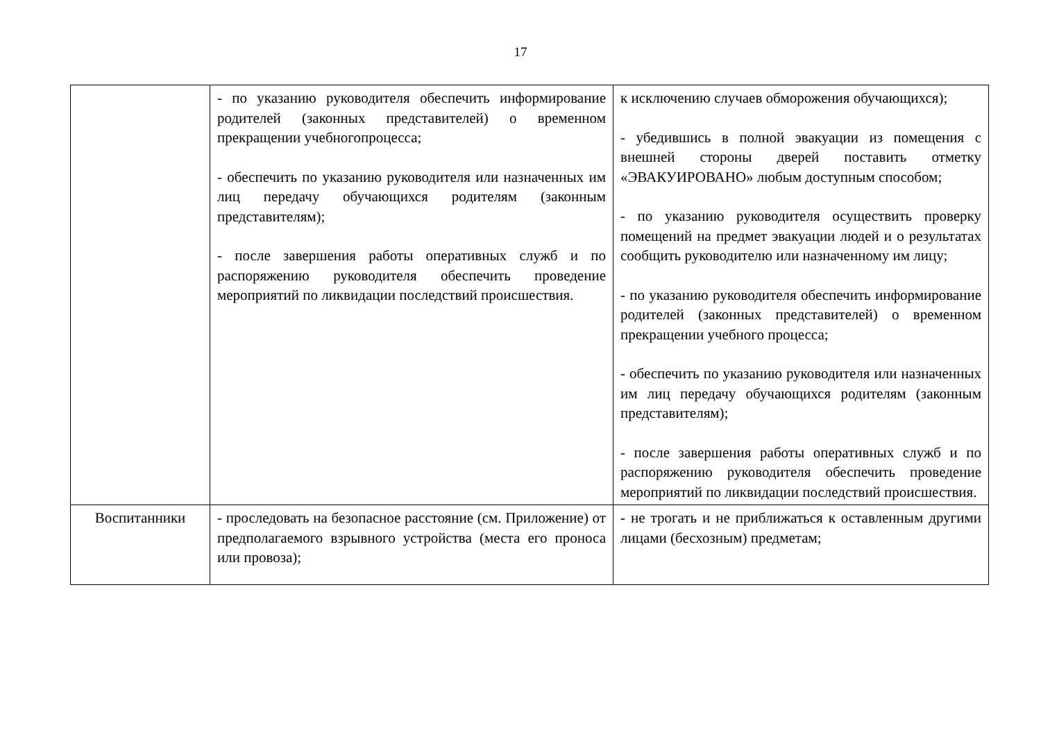17
| | - по указанию руководителя обеспечить информирование родителей (законных представителей) о временном прекращении учебногопроцесса; - обеспечить по указанию руководителя или назначенных им лиц передачу обучающихся родителям (законным представителям); - после завершения работы оперативных служб и по распоряжению руководителя обеспечить проведение мероприятий по ликвидации последствий происшествия. | к исключению случаев обморожения обучающихся); - убедившись в полной эвакуации из помещения с внешней стороны дверей поставить отметку «ЭВАКУИРОВАНО» любым доступным способом; - по указанию руководителя осуществить проверку помещений на предмет эвакуации людей и о результатах сообщить руководителю или назначенному им лицу; - по указанию руководителя обеспечить информирование родителей (законных представителей) о временном прекращении учебного процесса; - обеспечить по указанию руководителя или назначенных им лиц передачу обучающихся родителям (законным представителям); - после завершения работы оперативных служб и по распоряжению руководителя обеспечить проведение мероприятий по ликвидации последствий происшествия. |
| Воспитанники | - проследовать на безопасное расстояние (см. Приложение) от предполагаемого взрывного устройства (места его проноса или провоза); | - не трогать и не приближаться к оставленным другими лицами (бесхозным) предметам; |